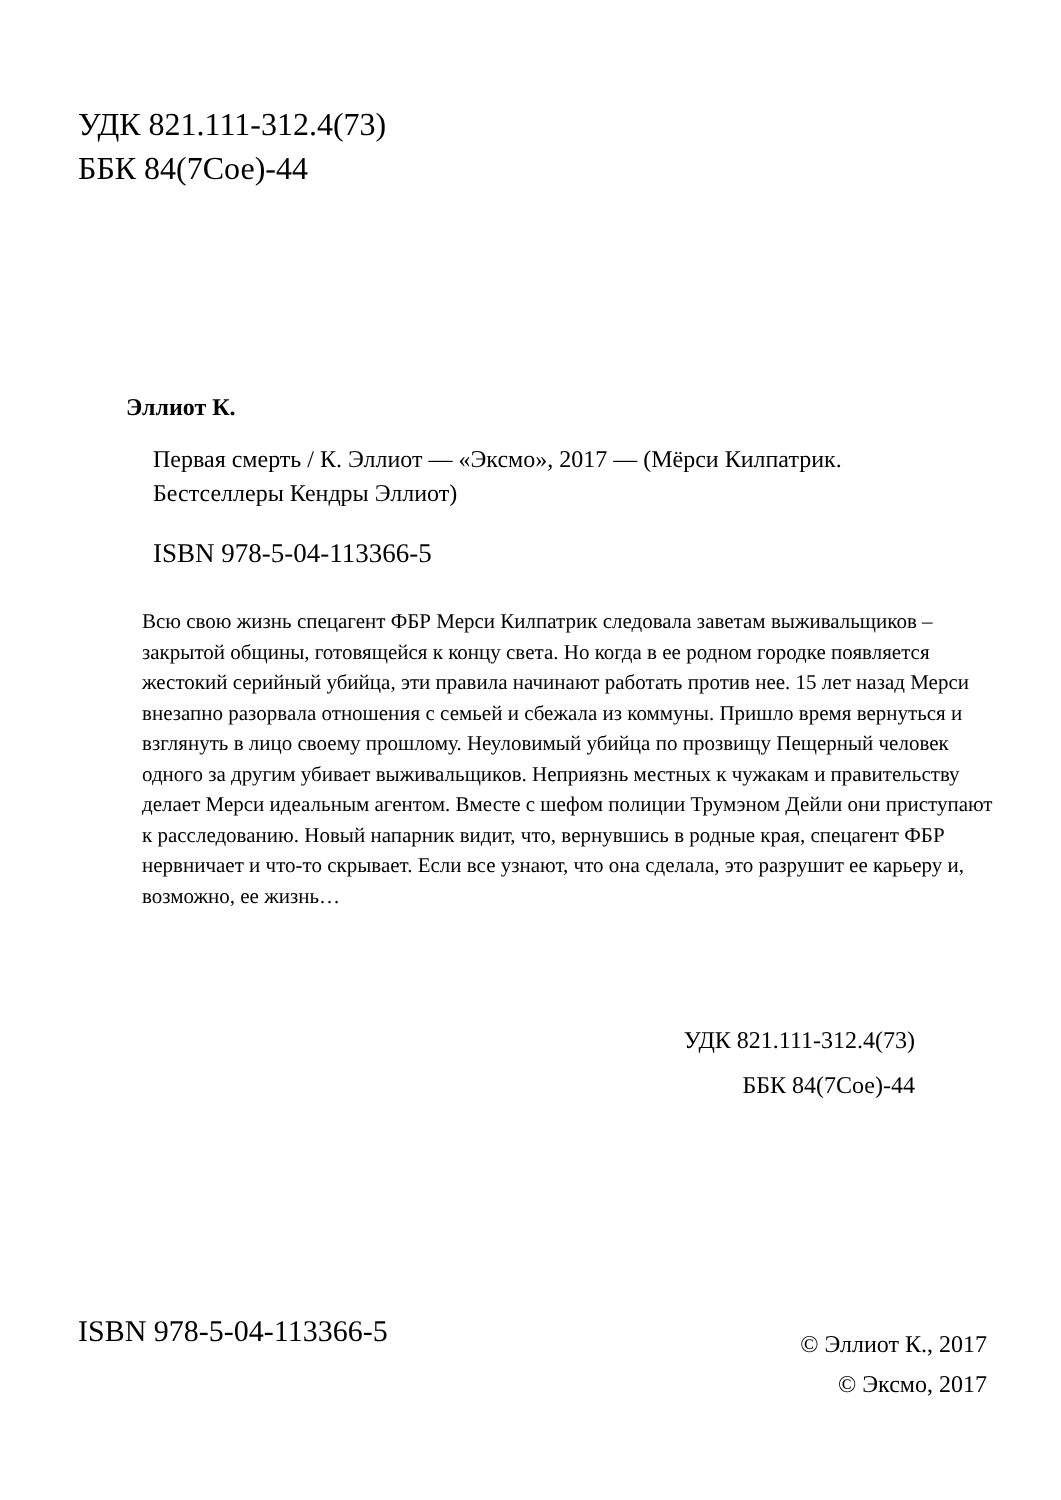УДК 821.111-312.4(73)
ББК 84(7Сое)-44
Эллиот К.
Первая смерть / К. Эллиот — «Эксмо», 2017 — (Мёрси Килпатрик. Бестселлеры Кендры Эллиот)
ISBN 978-5-04-113366-5
Всю свою жизнь спецагент ФБР Мерси Килпатрик следовала заветам выживальщиков – закрытой общины, готовящейся к концу света. Но когда в ее родном городке появляется жестокий серийный убийца, эти правила начинают работать против нее. 15 лет назад Мерси внезапно разорвала отношения с семьей и сбежала из коммуны. Пришло время вернуться и взглянуть в лицо своему прошлому. Неуловимый убийца по прозвищу Пещерный человек одного за другим убивает выживальщиков. Неприязнь местных к чужакам и правительству делает Мерси идеальным агентом. Вместе с шефом полиции Трумэном Дейли они приступают к расследованию. Новый напарник видит, что, вернувшись в родные края, спецагент ФБР нервничает и что-то скрывает. Если все узнают, что она сделала, это разрушит ее карьеру и, возможно, ее жизнь…
УДК 821.111-312.4(73)
ББК 84(7Сое)-44
ISBN 978-5-04-113366-5
© Эллиот К., 2017
© Эксмо, 2017